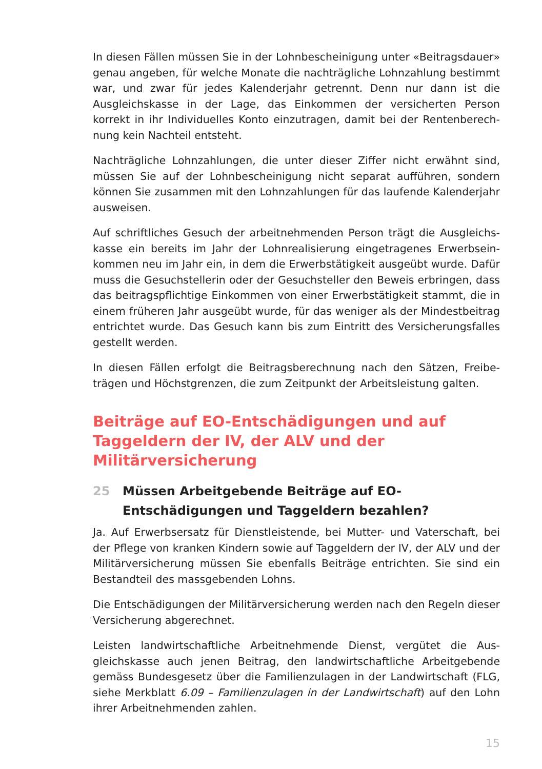In diesen Fällen müssen Sie in der Lohnbescheinigung unter «Beitrags­dauer» genau angeben, für welche Monate die nachträgliche Lohnzahlung bestimmt war, und zwar für jedes Kalenderjahr getrennt. Denn nur dann ist die Ausgleichskasse in der Lage, das Einkommen der versicherten Person korrekt in ihr Individuelles Konto einzutragen, damit bei der Rentenberech­nung kein Nachteil entsteht.
Nachträgliche Lohnzahlungen, die unter dieser Ziffer nicht erwähnt sind, müssen Sie auf der Lohnbescheinigung nicht separat aufführen, sondern können Sie zusammen mit den Lohnzahlungen für das laufende Kalender­jahr ausweisen.
Auf schriftliches Gesuch der arbeitnehmenden Person trägt die Ausgleichs­kasse ein bereits im Jahr der Lohnrealisierung eingetragenes Erwerbsein­kommen neu im Jahr ein, in dem die Erwerbstätigkeit ausgeübt wurde. Da­für muss die Gesuchstellerin oder der Gesuchsteller den Beweis erbringen, dass das beitragspflichtige Einkommen von einer Erwerbstätigkeit stammt, die in einem früheren Jahr ausgeübt wurde, für das weniger als der Min­destbeitrag entrichtet wurde. Das Gesuch kann bis zum Eintritt des Versi­cherungsfalles gestellt werden.
In diesen Fällen erfolgt die Beitragsberechnung nach den Sätzen, Freibe­trägen und Höchstgrenzen, die zum Zeitpunkt der Arbeitsleistung galten.
Beiträge auf EO-Entschädigungen und auf
Taggeldern der IV, der ALV und der
Militärversicherung
25 Müssen Arbeitgebende Beiträge auf EO-
Entschädigungen und Taggeldern bezahlen?
Ja. Auf Erwerbsersatz für Dienstleistende, bei Mutter- und Vaterschaft, bei der Pflege von kranken Kindern sowie auf Taggeldern der IV, der ALV und der Militärversicherung müssen Sie ebenfalls Beiträge entrichten. Sie sind ein Bestandteil des massgebenden Lohns.
Die Entschädigungen der Militärversicherung werden nach den Regeln die­ser Versicherung abgerechnet.
Leisten landwirtschaftliche Arbeitnehmende Dienst, vergütet die Aus­gleichskasse auch jenen Beitrag, den landwirtschaftliche Arbeitgebende gemäss Bundesgesetz über die Familienzulagen in der Landwirtschaft (FLG, siehe Merkblatt 6.09 – Familienzulagen in der Landwirtschaft) auf den Lohn ihrer Arbeitnehmenden zahlen.
15